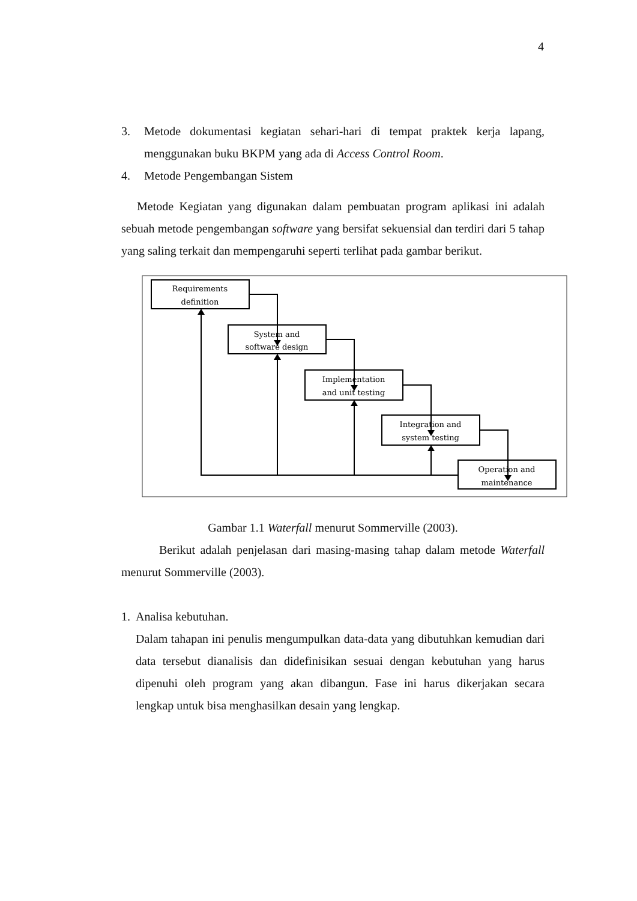4
3. Metode dokumentasi kegiatan sehari-hari di tempat praktek kerja lapang, menggunakan buku BKPM yang ada di Access Control Room.
4. Metode Pengembangan Sistem
Metode Kegiatan yang digunakan dalam pembuatan program aplikasi ini adalah sebuah metode pengembangan software yang bersifat sekuensial dan terdiri dari 5 tahap yang saling terkait dan mempengaruhi seperti terlihat pada gambar berikut.
Requirements
definition
System and
software design
Implementation
and unit testing
Integration and
system testing
Operation and
maintenance
Gambar 1.1 Waterfall menurut Sommerville (2003).
Berikut adalah penjelasan dari masing-masing tahap dalam metode Waterfall menurut Sommerville (2003).
1. Analisa kebutuhan.
Dalam tahapan ini penulis mengumpulkan data-data yang dibutuhkan kemudian dari data tersebut dianalisis dan didefinisikan sesuai dengan kebutuhan yang harus dipenuhi oleh program yang akan dibangun. Fase ini harus dikerjakan secara lengkap untuk bisa menghasilkan desain yang lengkap.